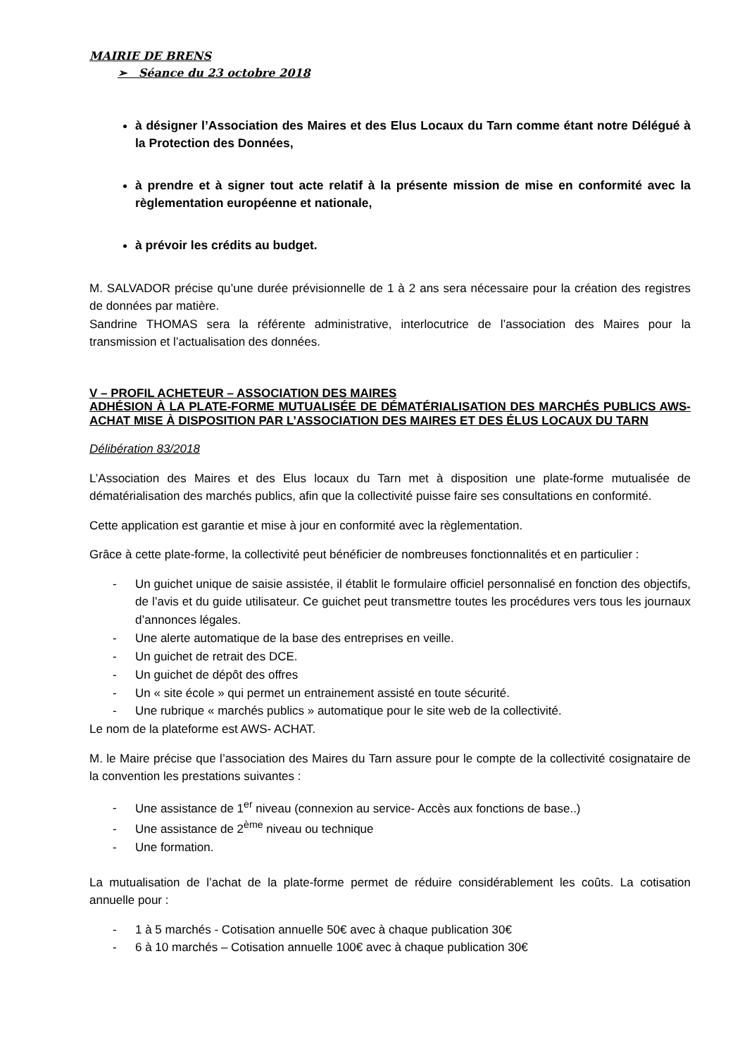MAIRIE DE BRENS
➢ Séance du 23 octobre 2018
à désigner l’Association des Maires et des Elus Locaux du Tarn comme étant notre Délégué à la Protection des Données,
à prendre et à signer tout acte relatif à la présente mission de mise en conformité avec la règlementation européenne et nationale,
à prévoir les crédits au budget.
M. SALVADOR précise qu’une durée prévisionnelle de 1 à 2 ans sera nécessaire pour la création des registres de données par matière.
Sandrine THOMAS sera la référente administrative, interlocutrice de l’association des Maires pour la transmission et l’actualisation des données.
V – PROFIL ACHETEUR – ASSOCIATION DES MAIRES
ADHÉSION À LA PLATE-FORME MUTUALISÉE DE DÉMATÉRIALISATION DES MARCHÉS PUBLICS AWS-ACHAT MISE À DISPOSITION PAR L’ASSOCIATION DES MAIRES ET DES ÉLUS LOCAUX DU TARN
Délibération 83/2018
L’Association des Maires et des Elus locaux du Tarn met à disposition une plate-forme mutualisée de dématérialisation des marchés publics, afin que la collectivité puisse faire ses consultations en conformité.
Cette application est garantie et mise à jour en conformité avec la règlementation.
Grâce à cette plate-forme, la collectivité peut bénéficier de nombreuses fonctionnalités et en particulier :
- Un guichet unique de saisie assistée, il établit le formulaire officiel personnalisé en fonction des objectifs, de l’avis et du guide utilisateur. Ce guichet peut transmettre toutes les procédures vers tous les journaux d’annonces légales.
- Une alerte automatique de la base des entreprises en veille.
- Un guichet de retrait des DCE.
- Un guichet de dépôt des offres
- Un « site école » qui permet un entrainement assisté en toute sécurité.
- Une rubrique « marchés publics » automatique pour le site web de la collectivité.
Le nom de la plateforme est AWS- ACHAT.
M. le Maire précise que l’association des Maires du Tarn assure pour le compte de la collectivité cosignataire de la convention les prestations suivantes :
- Une assistance de 1<sup>er</sup> niveau (connexion au service- Accès aux fonctions de base..)
- Une assistance de 2<sup>ème</sup> niveau ou technique
- Une formation.
La mutualisation de l’achat de la plate-forme permet de réduire considérablement les coûts. La cotisation annuelle pour :
- 1 à 5 marchés - Cotisation annuelle 50€ avec à chaque publication 30€
- 6 à 10 marchés – Cotisation annuelle 100€ avec à chaque publication 30€